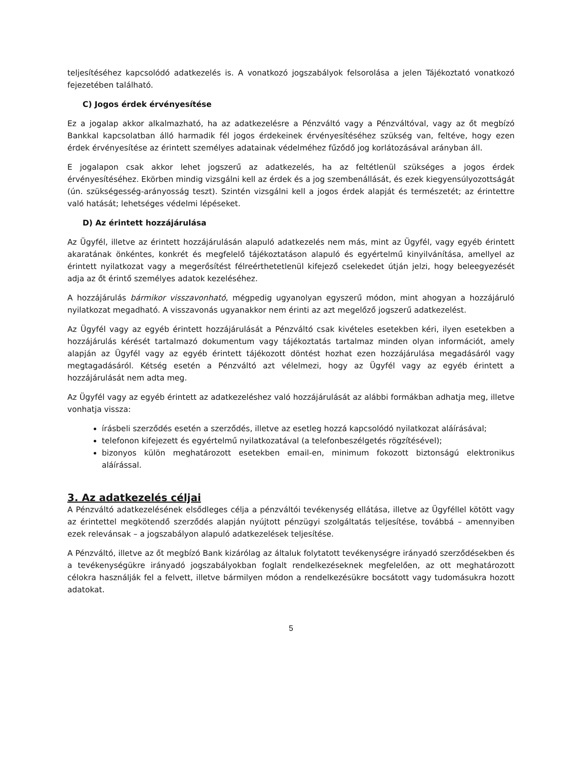teljesítéséhez kapcsolódó adatkezelés is. A vonatkozó jogszabályok felsorolása a jelen Tájékoztató vonatkozó fejezetében található.
C) Jogos érdek érvényesítése
Ez a jogalap akkor alkalmazható, ha az adatkezelésre a Pénzváltó vagy a Pénzváltóval, vagy az őt megbízó Bankkal kapcsolatban álló harmadik fél jogos érdekeinek érvényesítéséhez szükség van, feltéve, hogy ezen érdek érvényesítése az érintett személyes adatainak védelméhez fűződő jog korlátozásával arányban áll.
E jogalapon csak akkor lehet jogszerű az adatkezelés, ha az feltétlenül szükséges a jogos érdek érvényesítéséhez. Ekörben mindig vizsgálni kell az érdek és a jog szembenállását, és ezek kiegyensúlyozottságát (ún. szükségesség-arányosság teszt). Szintén vizsgálni kell a jogos érdek alapját és természetét; az érintettre való hatását; lehetséges védelmi lépéseket.
D) Az érintett hozzájárulása
Az Ügyfél, illetve az érintett hozzájárulásán alapuló adatkezelés nem más, mint az Ügyfél, vagy egyéb érintett akaratának önkéntes, konkrét és megfelelő tájékoztatáson alapuló és egyértelmű kinyilvánítása, amellyel az érintett nyilatkozat vagy a megerősítést félreérthetetlenül kifejező cselekedet útján jelzi, hogy beleegyezését adja az őt érintő személyes adatok kezeléséhez.
A hozzájárulás bármikor visszavonható, mégpedig ugyanolyan egyszerű módon, mint ahogyan a hozzájáruló nyilatkozat megadható. A visszavonás ugyanakkor nem érinti az azt megelőző jogszerű adatkezelést.
Az Ügyfél vagy az egyéb érintett hozzájárulását a Pénzváltó csak kivételes esetekben kéri, ilyen esetekben a hozzájárulás kérését tartalmazó dokumentum vagy tájékoztatás tartalmaz minden olyan információt, amely alapján az Ügyfél vagy az egyéb érintett tájékozott döntést hozhat ezen hozzájárulása megadásáról vagy megtagadásáról. Kétség esetén a Pénzváltó azt vélelmezi, hogy az Ügyfél vagy az egyéb érintett a hozzájárulását nem adta meg.
Az Ügyfél vagy az egyéb érintett az adatkezeléshez való hozzájárulását az alábbi formákban adhatja meg, illetve vonhatja vissza:
írásbeli szerződés esetén a szerződés, illetve az esetleg hozzá kapcsolódó nyilatkozat aláírásával;
telefonon kifejezett és egyértelmű nyilatkozatával (a telefonbeszélgetés rögzítésével);
bizonyos külön meghatározott esetekben email-en, minimum fokozott biztonságú elektronikus aláírással.
3. Az adatkezelés céljai
A Pénzváltó adatkezelésének elsődleges célja a pénzváltói tevékenység ellátása, illetve az Ügyféllel kötött vagy az érintettel megkötendő szerződés alapján nyújtott pénzügyi szolgáltatás teljesítése, továbbá – amennyiben ezek relevánsak – a jogszabályon alapuló adatkezelések teljesítése.
A Pénzváltó, illetve az őt megbízó Bank kizárólag az általuk folytatott tevékenységre irányadó szerződésekben és a tevékenységükre irányadó jogszabályokban foglalt rendelkezéseknek megfelelően, az ott meghatározott célokra használják fel a felvett, illetve bármilyen módon a rendelkezésükre bocsátott vagy tudomásukra hozott adatokat.
5